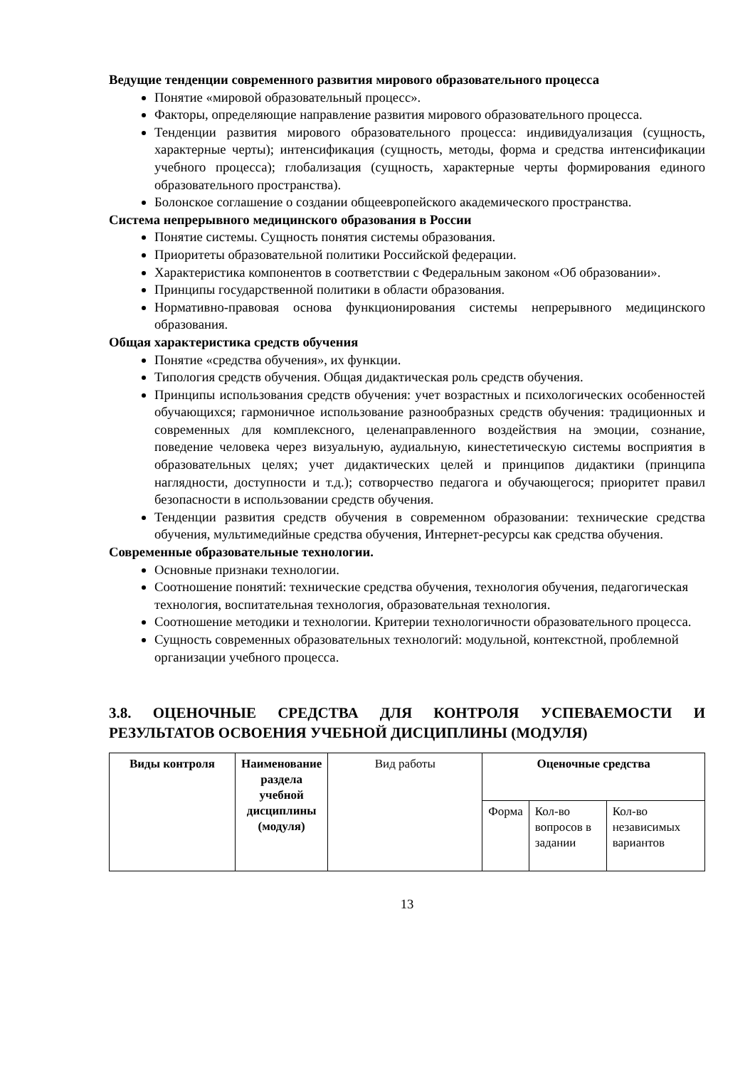Ведущие тенденции современного развития мирового образовательного процесса
Понятие «мировой образовательный процесс».
Факторы, определяющие направление развития мирового образовательного процесса.
Тенденции развития мирового образовательного процесса: индивидуализация (сущность, характерные черты); интенсификация (сущность, методы, форма и средства интенсификации учебного процесса); глобализация (сущность, характерные черты формирования единого образовательного пространства).
Болонское соглашение о создании общеевропейского академического пространства.
Система непрерывного медицинского образования в России
Понятие системы. Сущность понятия системы образования.
Приоритеты образовательной политики Российской федерации.
Характеристика компонентов в соответствии с Федеральным законом «Об образовании».
Принципы государственной политики в области образования.
Нормативно-правовая основа функционирования системы непрерывного медицинского образования.
Общая характеристика средств обучения
Понятие «средства обучения», их функции.
Типология средств обучения. Общая дидактическая роль средств обучения.
Принципы использования средств обучения: учет возрастных и психологических особенностей обучающихся; гармоничное использование разнообразных средств обучения: традиционных и современных для комплексного, целенаправленного воздействия на эмоции, сознание, поведение человека через визуальную, аудиальную, кинестетическую системы восприятия в образовательных целях; учет дидактических целей и принципов дидактики (принципа наглядности, доступности и т.д.); сотворчество педагога и обучающегося; приоритет правил безопасности в использовании средств обучения.
Тенденции развития средств обучения в современном образовании: технические средства обучения, мультимедийные средства обучения, Интернет-ресурсы как средства обучения.
Современные образовательные технологии.
Основные признаки технологии.
Соотношение понятий: технические средства обучения, технология обучения, педагогическая технология, воспитательная технология, образовательная технология.
Соотношение методики и технологии. Критерии технологичности образовательного процесса.
Сущность современных образовательных технологий: модульной, контекстной, проблемной организации учебного процесса.
3.8. ОЦЕНОЧНЫЕ СРЕДСТВА ДЛЯ КОНТРОЛЯ УСПЕВАЕМОСТИ И РЕЗУЛЬТАТОВ ОСВОЕНИЯ УЧЕБНОЙ ДИСЦИПЛИНЫ (МОДУЛЯ)
| Виды контроля | Наименование раздела учебной дисциплины (модуля) | Вид работы | Оценочные средства | | |
| --- | --- | --- | --- | --- | --- |
| | | | Форма | Кол-во вопросов в задании | Кол-во независимых вариантов |
13